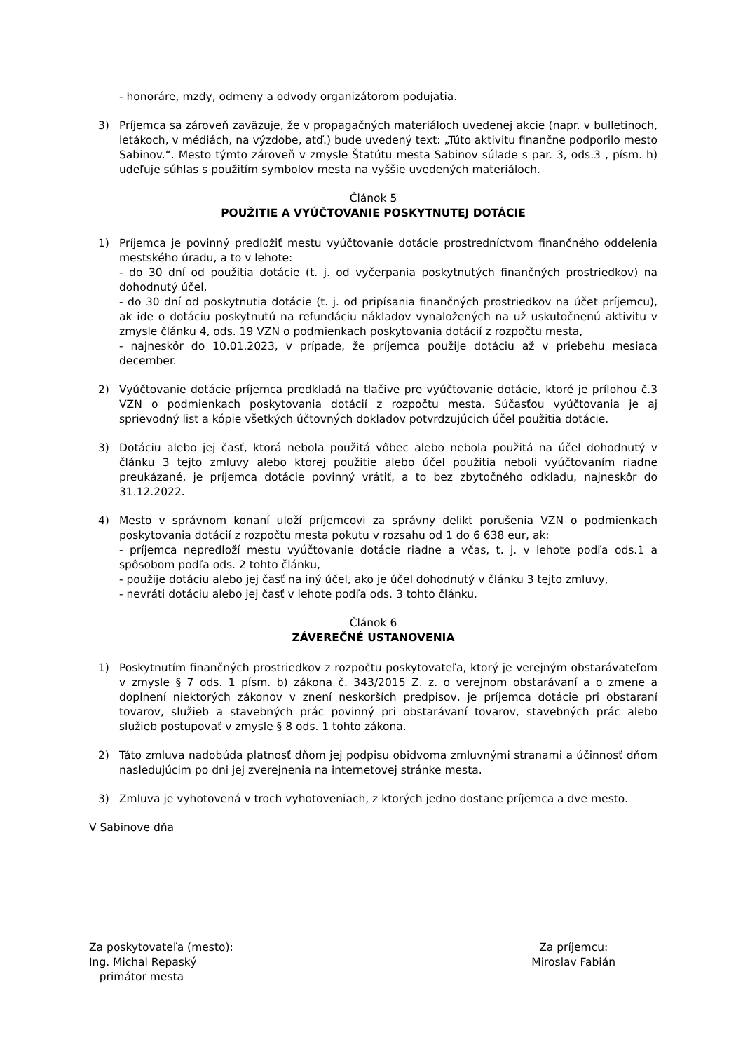- honoráre, mzdy, odmeny a odvody organizátorom podujatia.
3) Príjemca sa zároveň zaväzuje, že v propagačných materiáloch uvedenej akcie (napr. v bulletinoch, letákoch, v médiách, na výzdobe, atď.) bude uvedený text: „Túto aktivitu finančne podporilo mesto Sabinov.“. Mesto týmto zároveň v zmysle Štatútu mesta Sabinov súlade s par. 3, ods.3 , písm. h) udeľuje súhlas s použitím symbolov mesta na vyššie uvedených materiáloch.
Článok 5
POUŽITIE A VYÚČTOVANIE POSKYTNUTEJ DOTÁCIE
1) Príjemca je povinný predložiť mestu vyúčtovanie dotácie prostredníctvom finančného oddelenia mestského úradu, a to v lehote:
- do 30 dní od použitia dotácie (t. j. od vyčerpania poskytnutých finančných prostriedkov) na dohodnutý účel,
- do 30 dní od poskytnutia dotácie (t. j. od pripísania finančných prostriedkov na účet príjemcu), ak ide o dotáciu poskytnutú na refundáciu nákladov vynaložených na už uskutočnenú aktivitu v zmysle článku 4, ods. 19 VZN o podmienkach poskytovania dotácií z rozpočtu mesta,
- najneskôr do 10.01.2023, v prípade, že príjemca použije dotáciu až v priebehu mesiaca december.
2) Vyúčtovanie dotácie príjemca predkladá na tlačive pre vyúčtovanie dotácie, ktoré je prílohou č.3 VZN o podmienkach poskytovania dotácií z rozpočtu mesta. Súčasťou vyúčtovania je aj sprievodný list a kópie všetkých účtovných dokladov potvrdzujúcich účel použitia dotácie.
3) Dotáciu alebo jej časť, ktorá nebola použitá vôbec alebo nebola použitá na účel dohodnutý v článku 3 tejto zmluvy alebo ktorej použitie alebo účel použitia neboli vyúčtovaním riadne preukázané, je príjemca dotácie povinný vrátiť, a to bez zbytočného odkladu, najneskôr do 31.12.2022.
4) Mesto v správnom konaní uloží príjemcovi za správny delikt porušenia VZN o podmienkach poskytovania dotácií z rozpočtu mesta pokutu v rozsahu od 1 do 6 638 eur, ak:
- príjemca nepredloží mestu vyúčtovanie dotácie riadne a včas, t. j. v lehote podľa ods.1 a spôsobom podľa ods. 2 tohto článku,
- použije dotáciu alebo jej časť na iný účel, ako je účel dohodnutý v článku 3 tejto zmluvy,
- nevráti dotáciu alebo jej časť v lehote podľa ods. 3 tohto článku.
Článok 6
ZÁVEREČNÉ USTANOVENIA
1) Poskytnutím finančných prostriedkov z rozpočtu poskytovateľa, ktorý je verejným obstarávateľom v zmysle § 7 ods. 1 písm. b) zákona č. 343/2015 Z. z. o verejnom obstarávaní a o zmene a doplnení niektorých zákonov v znení neskorších predpisov, je príjemca dotácie pri obstaraní tovarov, služieb a stavebných prác povinný pri obstarávaní tovarov, stavebných prác alebo služieb postupovať v zmysle § 8 ods. 1 tohto zákona.
2) Táto zmluva nadobúda platnosť dňom jej podpisu obidvoma zmluvnými stranami a účinnosť dňom nasledujúcim po dni jej zverejnenia na internetovej stránke mesta.
3) Zmluva je vyhotovená v troch vyhotoveniach, z ktorých jedno dostane príjemca a dve mesto.
V Sabinove dňa
Za poskytovateľa (mesto):
Ing. Michal Repaský
primátor mesta
Za príjemcu:
Miroslav Fabián